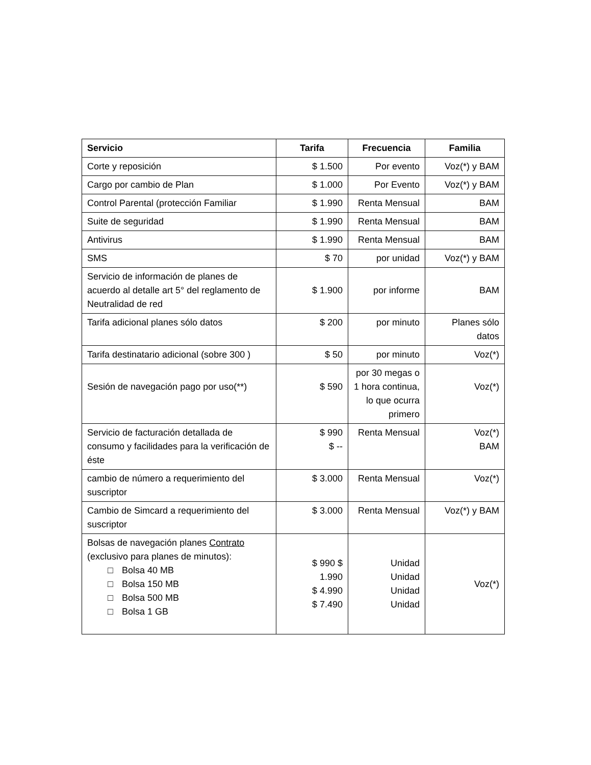| Servicio | Tarifa | Frecuencia | Familia |
| --- | --- | --- | --- |
| Corte y reposición | $ 1.500 | Por evento | Voz(*) y BAM |
| Cargo por cambio de Plan | $ 1.000 | Por Evento | Voz(*) y BAM |
| Control Parental (protección Familiar | $ 1.990 | Renta Mensual | BAM |
| Suite de seguridad | $ 1.990 | Renta Mensual | BAM |
| Antivirus | $ 1.990 | Renta Mensual | BAM |
| SMS | $ 70 | por unidad | Voz(*) y BAM |
| Servicio de información de planes de acuerdo al detalle art 5° del reglamento de Neutralidad de red | $ 1.900 | por informe | BAM |
| Tarifa adicional planes sólo datos | $ 200 | por minuto | Planes sólo datos |
| Tarifa destinatario adicional (sobre 300 ) | $ 50 | por minuto | Voz(*) |
| Sesión de navegación pago por uso(**) | $ 590 | por 30 megas o 1 hora continua, lo que ocurra primero | Voz(*) |
| Servicio de facturación detallada de consumo y facilidades para la verificación de éste | $ 990 $ -- | Renta Mensual | Voz(*) BAM |
| cambio de número a requerimiento del suscriptor | $ 3.000 | Renta Mensual | Voz(*) |
| Cambio de Simcard a requerimiento del suscriptor | $ 3.000 | Renta Mensual | Voz(*) y BAM |
| Bolsas de navegación planes Contrato (exclusivo para planes de minutos): □ Bolsa 40 MB □ Bolsa 150 MB □ Bolsa 500 MB □ Bolsa 1 GB | $ 990 $ 1.990 $ 4.990 $ 7.490 | Unidad Unidad Unidad Unidad | Voz(*) |